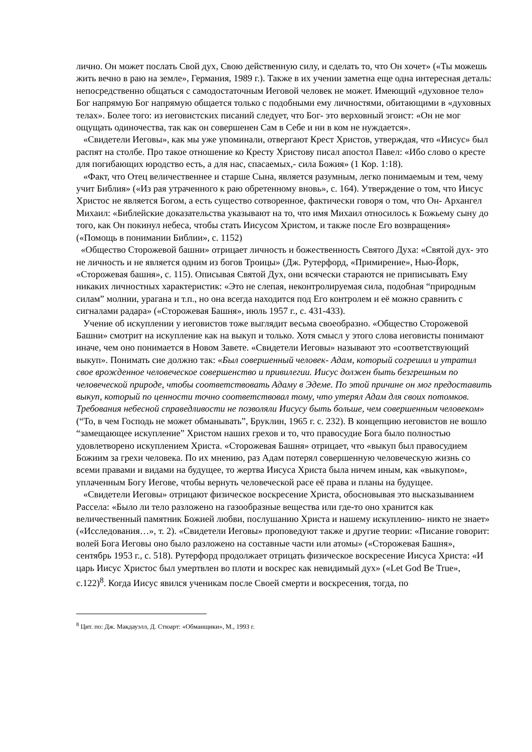лично. Он может послать Свой дух, Свою действенную силу, и сделать то, что Он хочет» («Ты можешь жить вечно в раю на земле», Германия, 1989 г.). Также в их учении заметна еще одна интересная деталь: непосредственно общаться с самодостаточным Иеговой человек не может. Имеющий «духовное тело» Бог напрямую Бог напрямую общается только с подобными ему личностями, обитающими в «духовных телах». Более того: из иеговистских писаний следует, что Бог- это верховный эгоист: «Он не мог ощущать одиночества, так как он совершенен Сам в Себе и ни в ком не нуждается».
«Свидетели Иеговы», как мы уже упоминали, отвергают Крест Христов, утверждая, что «Иисус» был распят на столбе. Про такое отношение ко Кресту Христову писал апостол Павел: «Ибо слово о кресте для погибающих юродство есть, а для нас, спасаемых,- сила Божия» (1 Кор. 1:18).
«Факт, что Отец величественнее и старше Сына, является разумным, легко понимаемым и тем, чему учит Библия» («Из рая утраченного к раю обретенному вновь», с. 164). Утверждение о том, что Иисус Христос не является Богом, а есть существо сотворенное, фактически говоря о том, что Он- Архангел Михаил: «Библейские доказательства указывают на то, что имя Михаил относилось к Божьему сыну до того, как Он покинул небеса, чтобы стать Иисусом Христом, и также после Его возвращения» («Помощь в понимании Библии», с. 1152)
«Общество Сторожевой башни» отрицает личность и божественность Святого Духа: «Святой дух- это не личность и не является одним из богов Троицы» (Дж. Рутерфорд, «Примирение», Нью-Йорк, «Сторожевая башня», с. 115). Описывая Святой Дух, они всячески стараются не приписывать Ему никаких личностных характеристик: «Это не слепая, неконтролируемая сила, подобная “природным силам” молнии, урагана и т.п., но она всегда находится под Его контролем и её можно сравнить с сигналами радара» («Сторожевая Башня», июль 1957 г., с. 431-433).
Учение об искуплении у иеговистов тоже выглядит весьма своеобразно. «Общество Сторожевой Башни» смотрит на искупление как на выкуп и только. Хотя смысл у этого слова иеговисты понимают иначе, чем оно понимается в Новом Завете. «Свидетели Иеговы» называют это «соответствующий выкуп». Понимать сие должно так: «Был совершенный человек- Адам, который согрешил и утратил свое врожденное человеческое совершенство и привилегии. Иисус должен быть безгрешным по человеческой природе, чтобы соответствовать Адаму в Эдеме. По этой причине он мог предоставить выкуп, который по ценности точно соответствовал тому, что утерял Адам для своих потомков. Требования небесной справедливости не позволяли Иисусу быть больше, чем совершенным человеком» (“То, в чем Господь не может обманывать”, Бруклин, 1965 г. с. 232). В концепцию иеговистов не вошло “замещающее искупление” Христом наших грехов и то, что правосудие Бога было полностью удовлетворено искуплением Христа. «Сторожевая Башня» отрицает, что «выкуп был правосудием Божиим за грехи человека. По их мнению, раз Адам потерял совершенную человеческую жизнь со всеми правами и видами на будущее, то жертва Иисуса Христа была ничем иным, как «выкупом», уплаченным Богу Иегове, чтобы вернуть человеческой расе её права и планы на будущее.
«Свидетели Иеговы» отрицают физическое воскресение Христа, обосновывая это высказыванием Рассела: «Было ли тело разложено на газообразные вещества или где-то оно хранится как величественный памятник Божией любви, послушанию Христа и нашему искуплению- никто не знает» («Исследования…», т. 2). «Свидетели Иеговы» проповедуют также и другие теории: «Писание говорит: волей Бога Иеговы оно было разложено на составные части или атомы» («Сторожевая Башня», сентябрь 1953 г., с. 518). Рутерфорд продолжает отрицать физическое воскресение Иисуса Христа: «И царь Иисус Христос был умертвлен во плоти и воскрес как невидимый дух» («Let God Be True», с.122)<sup>8</sup>. Когда Иисус явился ученикам после Своей смерти и воскресения, тогда, по
<sup>8</sup> Цит. по: Дж. Макдауэлл, Д. Стюарт: «Обманщики», М., 1993 г.